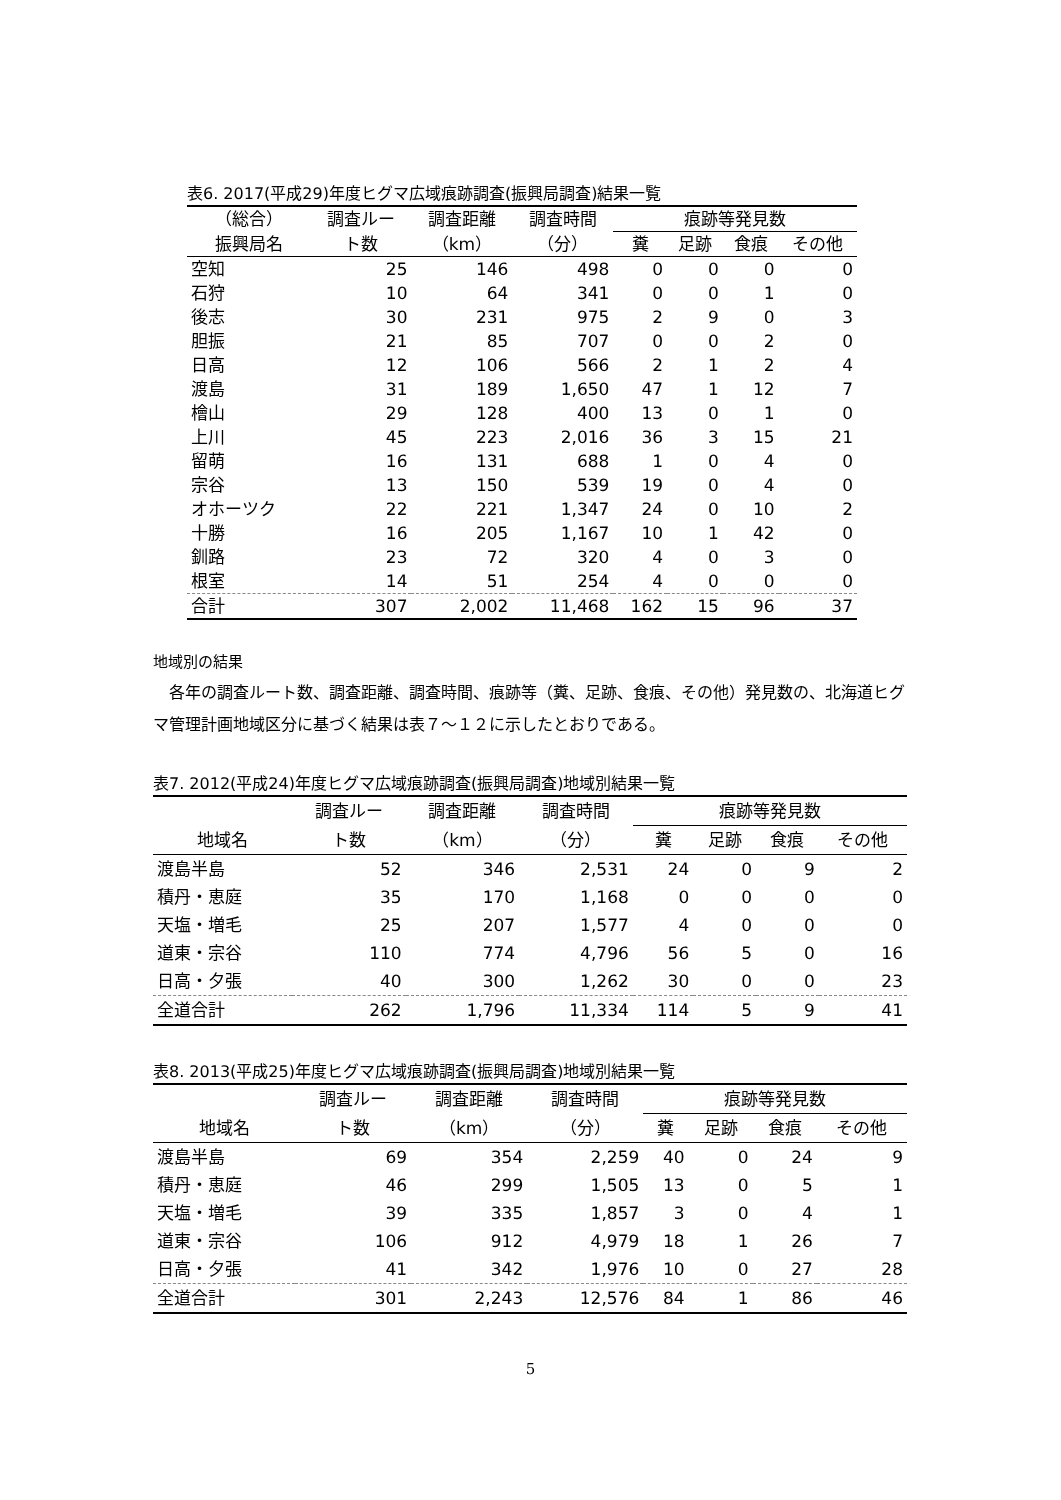表6. 2017(平成29)年度ヒグマ広域痕跡調査(振興局調査)結果一覧
| （総合） | 調査ルー | 調査距離 | 調査時間 | 痕跡等発見数 | | | |
| --- | --- | --- | --- | --- | --- | --- | --- |
| 振興局名 | ト数 | （km） | （分） | 糞 | 足跡 | 食痕 | その他 |
| 空知 | 25 | 146 | 498 | 0 | 0 | 0 | 0 |
| 石狩 | 10 | 64 | 341 | 0 | 0 | 1 | 0 |
| 後志 | 30 | 231 | 975 | 2 | 9 | 0 | 3 |
| 胆振 | 21 | 85 | 707 | 0 | 0 | 2 | 0 |
| 日高 | 12 | 106 | 566 | 2 | 1 | 2 | 4 |
| 渡島 | 31 | 189 | 1,650 | 47 | 1 | 12 | 7 |
| 檜山 | 29 | 128 | 400 | 13 | 0 | 1 | 0 |
| 上川 | 45 | 223 | 2,016 | 36 | 3 | 15 | 21 |
| 留萌 | 16 | 131 | 688 | 1 | 0 | 4 | 0 |
| 宗谷 | 13 | 150 | 539 | 19 | 0 | 4 | 0 |
| オホーツク | 22 | 221 | 1,347 | 24 | 0 | 10 | 2 |
| 十勝 | 16 | 205 | 1,167 | 10 | 1 | 42 | 0 |
| 釧路 | 23 | 72 | 320 | 4 | 0 | 3 | 0 |
| 根室 | 14 | 51 | 254 | 4 | 0 | 0 | 0 |
| 合計 | 307 | 2,002 | 11,468 | 162 | 15 | 96 | 37 |
地域別の結果
　各年の調査ルート数、調査距離、調査時間、痕跡等（糞、足跡、食痕、その他）発見数の、北海道ヒグマ管理計画地域区分に基づく結果は表７～１２に示したとおりである。
表7. 2012(平成24)年度ヒグマ広域痕跡調査(振興局調査)地域別結果一覧
| | 調査ルー | 調査距離 | 調査時間 | 痕跡等発見数 | | | |
| --- | --- | --- | --- | --- | --- | --- | --- |
| 地域名 | ト数 | （km） | （分） | 糞 | 足跡 | 食痕 | その他 |
| 渡島半島 | 52 | 346 | 2,531 | 24 | 0 | 9 | 2 |
| 積丹・恵庭 | 35 | 170 | 1,168 | 0 | 0 | 0 | 0 |
| 天塩・増毛 | 25 | 207 | 1,577 | 4 | 0 | 0 | 0 |
| 道東・宗谷 | 110 | 774 | 4,796 | 56 | 5 | 0 | 16 |
| 日高・夕張 | 40 | 300 | 1,262 | 30 | 0 | 0 | 23 |
| 全道合計 | 262 | 1,796 | 11,334 | 114 | 5 | 9 | 41 |
表8. 2013(平成25)年度ヒグマ広域痕跡調査(振興局調査)地域別結果一覧
| | 調査ルー | 調査距離 | 調査時間 | 痕跡等発見数 | | | |
| --- | --- | --- | --- | --- | --- | --- | --- |
| 地域名 | ト数 | （km） | （分） | 糞 | 足跡 | 食痕 | その他 |
| 渡島半島 | 69 | 354 | 2,259 | 40 | 0 | 24 | 9 |
| 積丹・恵庭 | 46 | 299 | 1,505 | 13 | 0 | 5 | 1 |
| 天塩・増毛 | 39 | 335 | 1,857 | 3 | 0 | 4 | 1 |
| 道東・宗谷 | 106 | 912 | 4,979 | 18 | 1 | 26 | 7 |
| 日高・夕張 | 41 | 342 | 1,976 | 10 | 0 | 27 | 28 |
| 全道合計 | 301 | 2,243 | 12,576 | 84 | 1 | 86 | 46 |
5